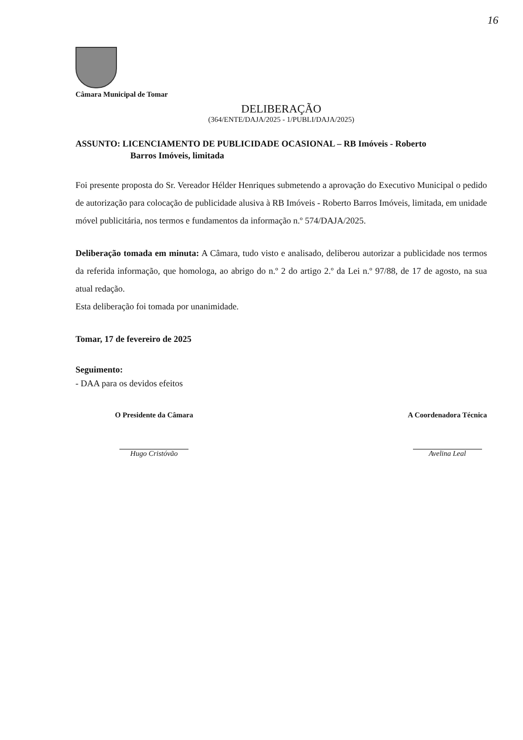16
Câmara Municipal de Tomar
DELIBERAÇÃO
(364/ENTE/DAJA/2025 - 1/PUBLI/DAJA/2025)
ASSUNTO: LICENCIAMENTO DE PUBLICIDADE OCASIONAL – RB Imóveis - Roberto
Barros Imóveis, limitada
Foi presente proposta do Sr. Vereador Hélder Henriques submetendo a aprovação do Executivo Municipal o pedido de autorização para colocação de publicidade alusiva à RB Imóveis - Roberto Barros Imóveis, limitada, em unidade móvel publicitária, nos termos e fundamentos da informação n.º 574/DAJA/2025.
Deliberação tomada em minuta: A Câmara, tudo visto e analisado, deliberou autorizar a publicidade nos termos da referida informação, que homologa, ao abrigo do n.º 2 do artigo 2.º da Lei n.º 97/88, de 17 de agosto, na sua atual redação.
Esta deliberação foi tomada por unanimidade.
Tomar, 17 de fevereiro de 2025
Seguimento:
- DAA para os devidos efeitos
O Presidente da Câmara
Hugo Cristóvão
A Coordenadora Técnica
Avelina Leal